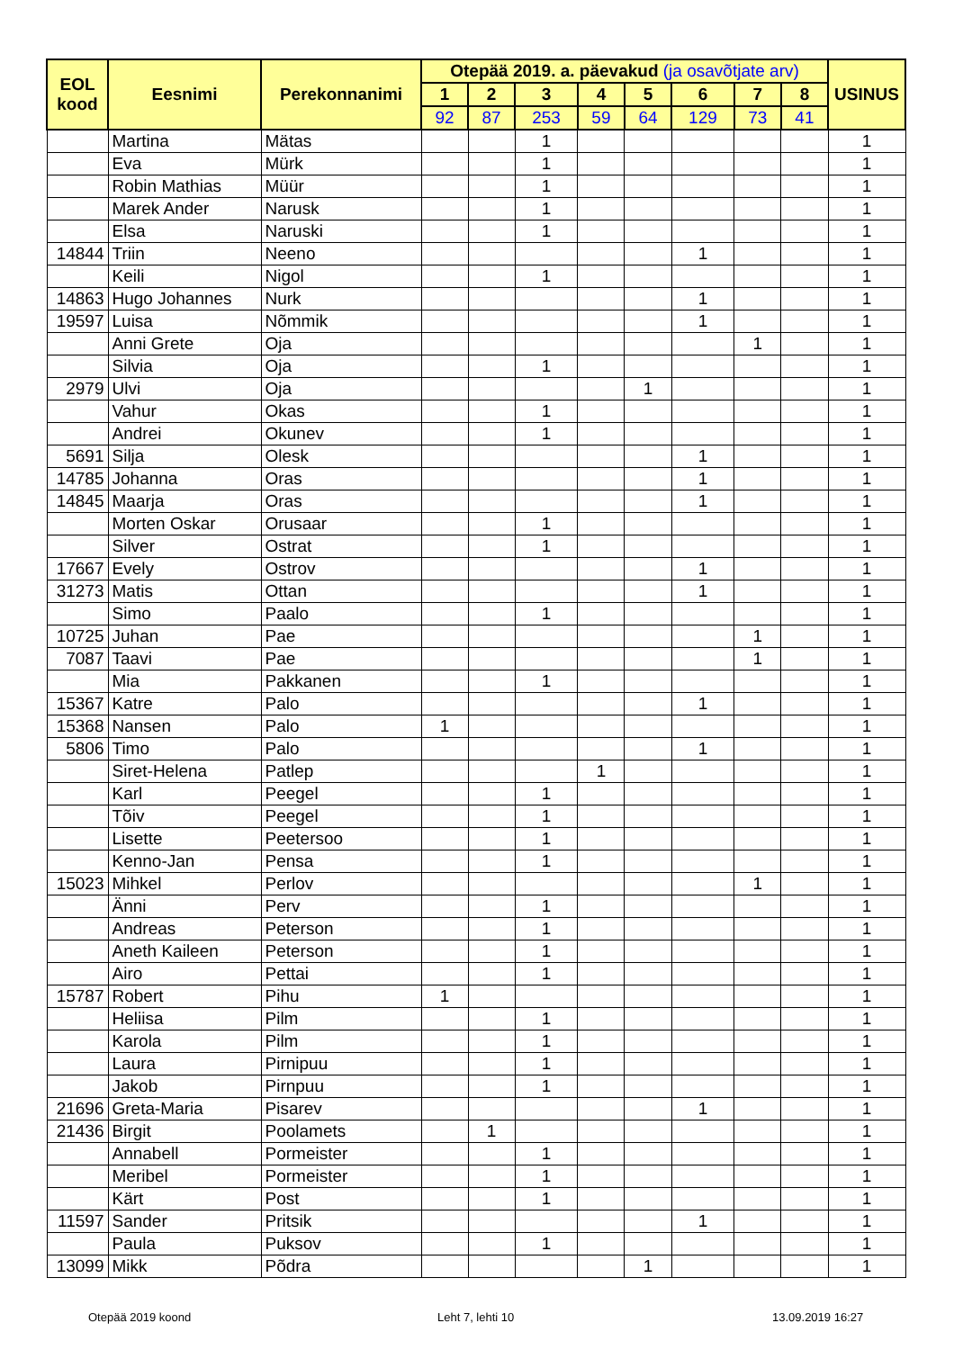| EOL kood | Eesnimi | Perekonnanimi | Otepää 2019. a. päevakud (ja osavõtjate arv) | | | | | | | | USINUS |
| --- | --- | --- | --- | --- | --- | --- | --- | --- | --- | --- | --- |
| | | | 1 | 2 | 3 | 4 | 5 | 6 | 7 | 8 | |
| | | | 92 | 87 | 253 | 59 | 64 | 129 | 73 | 41 | |
| | Martina | Mätas | | | 1 | | | | | | 1 |
| | Eva | Mürk | | | 1 | | | | | | 1 |
| | Robin Mathias | Müür | | | 1 | | | | | | 1 |
| | Marek Ander | Narusk | | | 1 | | | | | | 1 |
| | Elsa | Naruski | | | 1 | | | | | | 1 |
| 14844 | Triin | Neeno | | | | | | 1 | | | 1 |
| | Keili | Nigol | | | 1 | | | | | | 1 |
| 14863 | Hugo Johannes | Nurk | | | | | | 1 | | | 1 |
| 19597 | Luisa | Nõmmik | | | | | | 1 | | | 1 |
| | Anni Grete | Oja | | | | | | | 1 | | 1 |
| | Silvia | Oja | | | 1 | | | | | | 1 |
| 2979 | Ulvi | Oja | | | | | 1 | | | | 1 |
| | Vahur | Okas | | | 1 | | | | | | 1 |
| | Andrei | Okunev | | | 1 | | | | | | 1 |
| 5691 | Silja | Olesk | | | | | | 1 | | | 1 |
| 14785 | Johanna | Oras | | | | | | 1 | | | 1 |
| 14845 | Maarja | Oras | | | | | | 1 | | | 1 |
| | Morten Oskar | Orusaar | | | 1 | | | | | | 1 |
| | Silver | Ostrat | | | 1 | | | | | | 1 |
| 17667 | Evely | Ostrov | | | | | | 1 | | | 1 |
| 31273 | Matis | Ottan | | | | | | 1 | | | 1 |
| | Simo | Paalo | | | 1 | | | | | | 1 |
| 10725 | Juhan | Pae | | | | | | | 1 | | 1 |
| 7087 | Taavi | Pae | | | | | | | 1 | | 1 |
| | Mia | Pakkanen | | | 1 | | | | | | 1 |
| 15367 | Katre | Palo | | | | | | 1 | | | 1 |
| 15368 | Nansen | Palo | 1 | | | | | | | | 1 |
| 5806 | Timo | Palo | | | | | | 1 | | | 1 |
| | Siret-Helena | Patlep | | | | 1 | | | | | 1 |
| | Karl | Peegel | | | 1 | | | | | | 1 |
| | Tõiv | Peegel | | | 1 | | | | | | 1 |
| | Lisette | Peetersoo | | | 1 | | | | | | 1 |
| | Kenno-Jan | Pensa | | | 1 | | | | | | 1 |
| 15023 | Mihkel | Perlov | | | | | | | 1 | | 1 |
| | Änni | Perv | | | 1 | | | | | | 1 |
| | Andreas | Peterson | | | 1 | | | | | | 1 |
| | Aneth Kaileen | Peterson | | | 1 | | | | | | 1 |
| | Airo | Pettai | | | 1 | | | | | | 1 |
| 15787 | Robert | Pihu | 1 | | | | | | | | 1 |
| | Heliisa | Pilm | | | 1 | | | | | | 1 |
| | Karola | Pilm | | | 1 | | | | | | 1 |
| | Laura | Pirnipuu | | | 1 | | | | | | 1 |
| | Jakob | Pirnpuu | | | 1 | | | | | | 1 |
| 21696 | Greta-Maria | Pisarev | | | | | | 1 | | | 1 |
| 21436 | Birgit | Poolamets | | 1 | | | | | | | 1 |
| | Annabell | Pormeister | | | 1 | | | | | | 1 |
| | Meribel | Pormeister | | | 1 | | | | | | 1 |
| | Kärt | Post | | | 1 | | | | | | 1 |
| 11597 | Sander | Pritsik | | | | | | 1 | | | 1 |
| | Paula | Puksov | | | 1 | | | | | | 1 |
| 13099 | Mikk | Põdra | | | | | 1 | | | | 1 |
Otepää 2019 koond Leht 7, lehti 10 13.09.2019 16:27